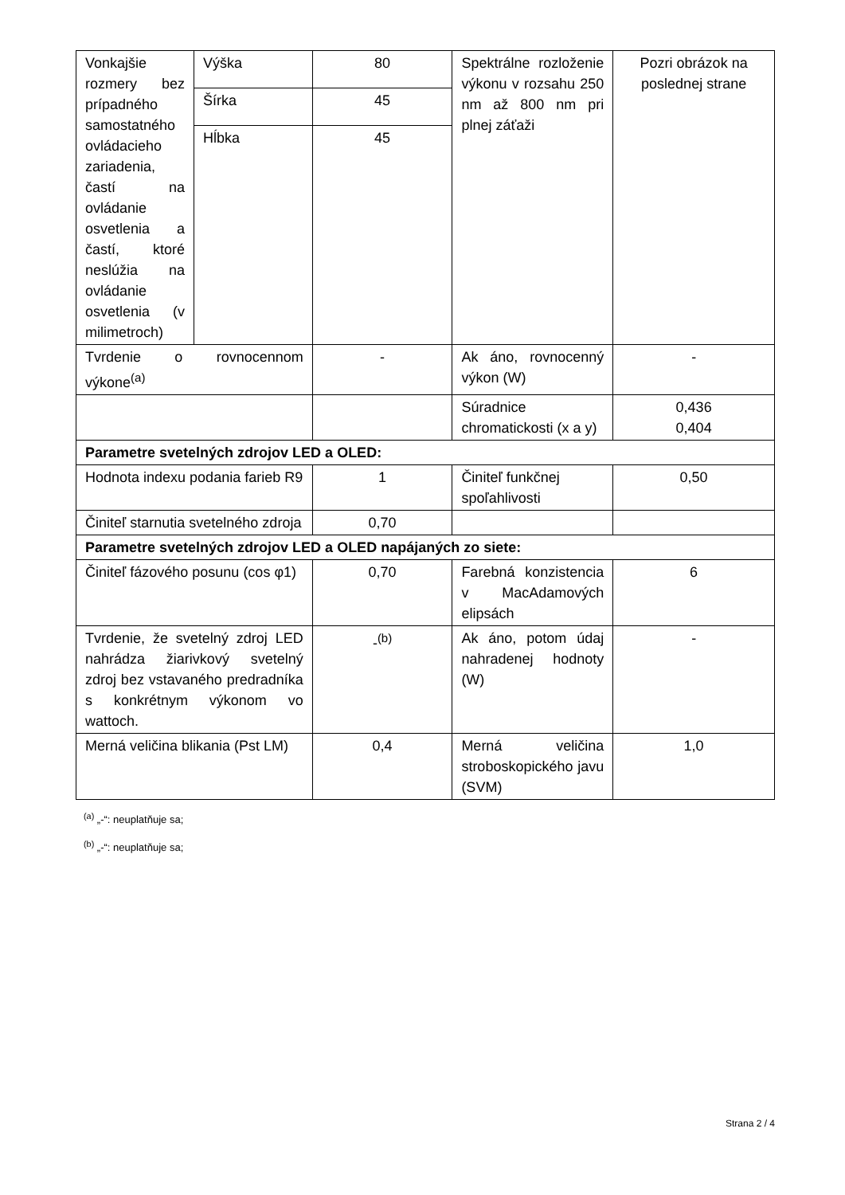| Vonkajšie rozmery bez prípadného samostatného ovládacieho zariadenia, častí na ovládanie osvetlenia a častí, ktoré neslúžia na ovládanie osvetlenia (v milimetroch) | Výška | 80 | Spektrálne rozloženie výkonu v rozsahu 250 nm až 800 nm pri plnej záťaži | Pozri obrázok na poslednej strane |
| | Šírka | 45 | | |
| | Hĺbka | 45 | | |
| Tvrdenie o rovnocennom výkone<sup>(a)</sup> | | - | Ak áno, rovnocenný výkon (W) | - |
| | | | Súradnice chromatickosti (x a y) | 0,436 0,404 |
| Parametre svetelných zdrojov LED a OLED: | | | | |
| Hodnota indexu podania farieb R9 | | 1 | Činiteľ funkčnej spoľahlivosti | 0,50 |
| Činiteľ starnutia svetelného zdroja | | 0,70 | | |
| Parametre svetelných zdrojov LED a OLED napájaných zo siete: | | | | |
| Činiteľ fázového posunu (cos φ1) | | 0,70 | Farebná konzistencia v MacAdamových elipsách | 6 |
| Tvrdenie, že svetelný zdroj LED nahrádza žiarivkový svetelný zdroj bez vstavaného predradníka s konkrétnym výkonom vo wattoch. | | -<sup>(b)</sup> | Ak áno, potom údaj nahradenej hodnoty (W) | - |
| Merná veličina blikania (Pst LM) | | 0,4 | Merná veličina stroboskopického javu (SVM) | 1,0 |
<sup>(a)</sup> „-“: neuplatňuje sa;
<sup>(b)</sup> „-“: neuplatňuje sa;
Strana 2 / 4